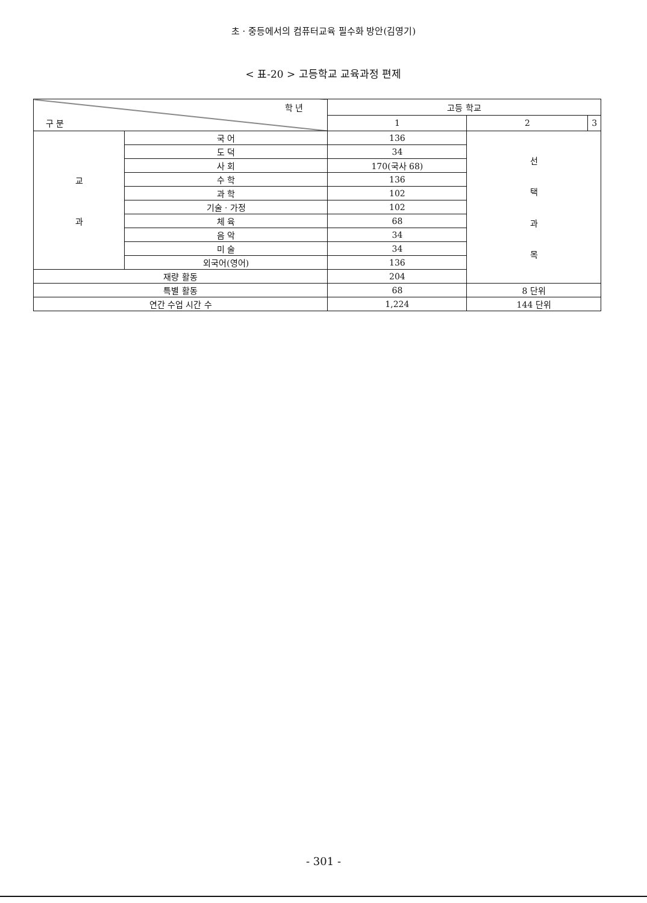초 · 중등에서의 컴퓨터교육 필수화 방안(김영기)
< 표-20 > 고등학교 교육과정 편제
| 학 년 구 분 | | 고등 학교 | | |
| --- | --- | --- | --- | --- |
| | | 1 | 2 | 3 |
| 교 과 | 국 어 | 136 | 선 택 과 목 | |
| | 도 덕 | 34 | | |
| | 사 회 | 170(국사 68) | | |
| | 수 학 | 136 | | |
| | 과 학 | 102 | | |
| | 기술 · 가정 | 102 | | |
| | 체 육 | 68 | | |
| | 음 악 | 34 | | |
| | 미 술 | 34 | | |
| | 외국어(영어) | 136 | | |
| 재량 활동 | | 204 | | |
| 특별 활동 | | 68 | 8 단위 | |
| 연간 수업 시간 수 | | 1,224 | 144 단위 | |
- 301 -